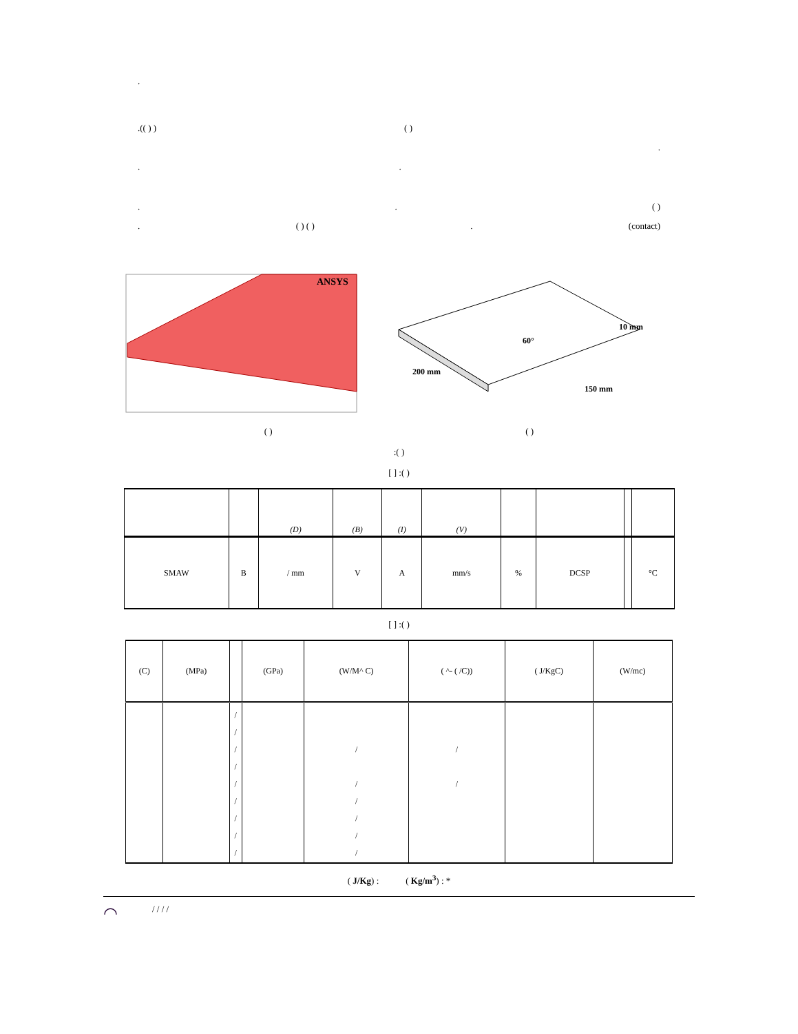.
.(( ) ) ( )
.
..
.. ( )
. ( ) ( ). (contact)
ANSYS
60°
10 mm
200 mm
150 mm
( ) ( )
:( )
[ ] :( )
| | | (D) | (B) | (I) | (V) | | | | |
| --- | --- | --- | --- | --- | --- | --- | --- | --- | --- |
| SMAW | B | / mm | V | A | mm/s | % | DCSP | | °C |
[ ] :( )
| (C) | (MPa) | | (GPa) | (W/M^ C) | ( ^- ( /C)) | ( J/KgC) | (W/mc) |
| --- | --- | --- | --- | --- | --- | --- | --- |
| | | / / / / / / / / / | | / / / / / / | / / | | |
( J/Kg) : ( Kg/m<sup>3</sup>) : *
◠ / / / /